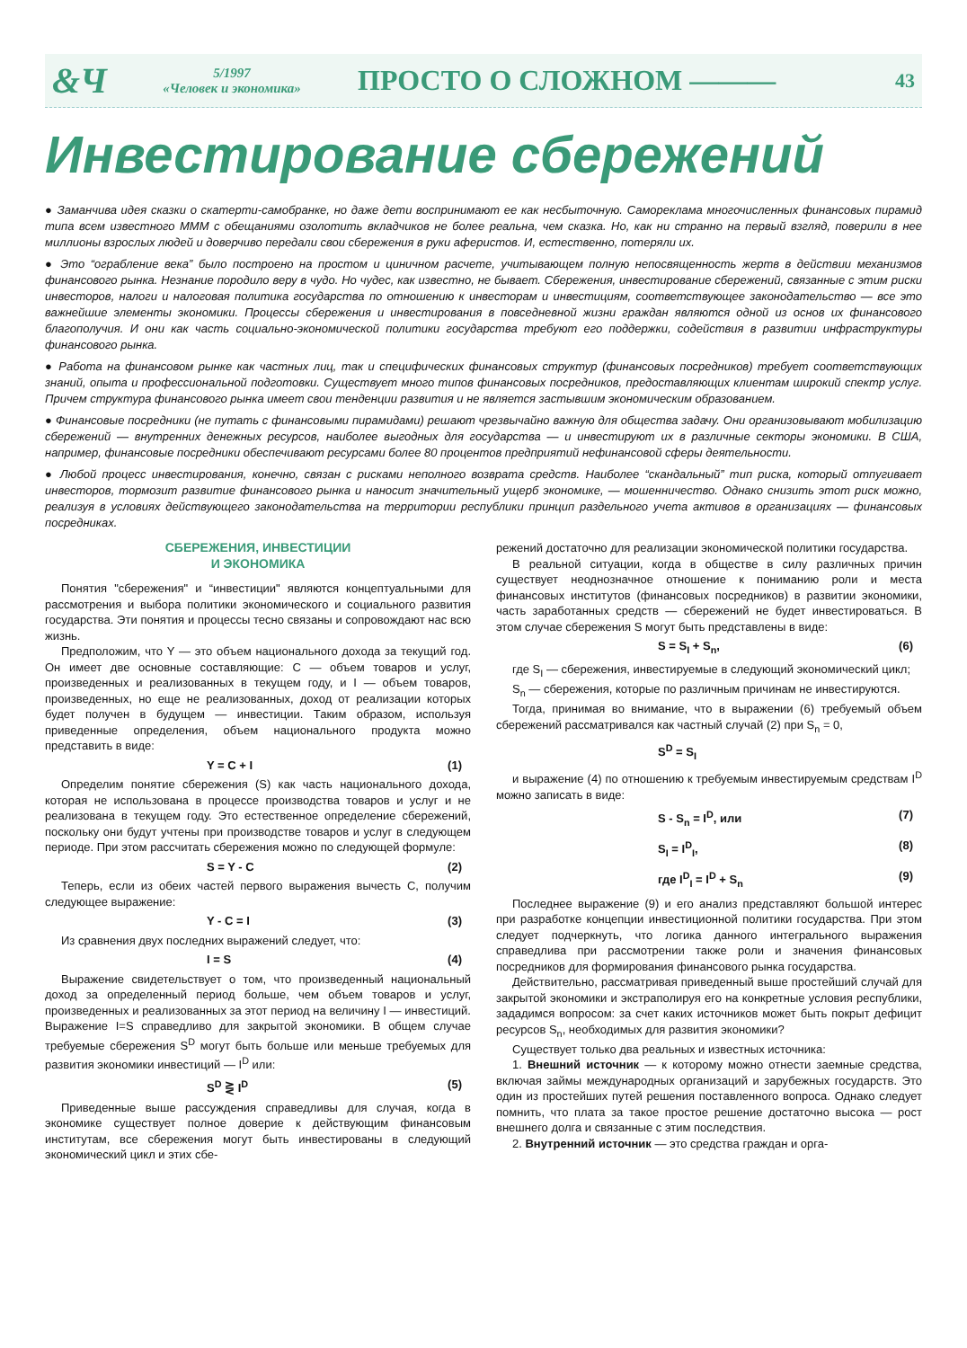&Ч
5/1997
«Человек и экономика»
ПРОСТО О СЛОЖНОМ ———
43
Инвестирование сбережений
● Заманчива идея сказки о скатерти-самобранке, но даже дети воспринимают ее как несбыточную. Самореклама многочисленных финансовых пирамид типа всем известного МММ с обещаниями озолотить вкладчиков не более реальна, чем сказка. Но, как ни странно на первый взгляд, поверили в нее миллионы взрослых людей и доверчиво передали свои сбережения в руки аферистов. И, естественно, потеряли их.
● Это “ограбление века” было построено на простом и циничном расчете, учитывающем полную непосвященность жертв в действии механизмов финансового рынка. Незнание породило веру в чудо. Но чудес, как известно, не бывает. Сбережения, инвестирование сбережений, связанные с этим риски инвесторов, налоги и налоговая политика государства по отношению к инвесторам и инвестициям, соответствующее законодательство — все это важнейшие элементы экономики. Процессы сбережения и инвестирования в повседневной жизни граждан являются одной из основ их финансового благополучия. И они как часть социально-экономической политики государства требуют его поддержки, содействия в развитии инфраструктуры финансового рынка.
● Работа на финансовом рынке как частных лиц, так и специфических финансовых структур (финансовых посредников) требует соответствующих знаний, опыта и профессиональной подготовки. Существует много типов финансовых посредников, предоставляющих клиентам широкий спектр услуг. Причем структура финансового рынка имеет свои тенденции развития и не является застывшим экономическим образованием.
● Финансовые посредники (не путать с финансовыми пирамидами) решают чрезвычайно важную для общества задачу. Они организовывают мобилизацию сбережений — внутренних денежных ресурсов, наиболее выгодных для государства — и инвестируют их в различные секторы экономики. В США, например, финансовые посредники обеспечивают ресурсами более 80 процентов предприятий нефинансовой сферы деятельности.
● Любой процесс инвестирования, конечно, связан с рисками неполного возврата средств. Наиболее “скандальный” тип риска, который отпугивает инвесторов, тормозит развитие финансового рынка и наносит значительный ущерб экономике, — мошенничество. Однако снизить этот риск можно, реализуя в условиях действующего законодательства на территории республики принцип раздельного учета активов в организациях — финансовых посредниках.
СБЕРЕЖЕНИЯ, ИНВЕСТИЦИИ
И ЭКОНОМИКА
Понятия "сбережения" и “инвестиции" являются концептуальными для рассмотрения и выбора политики экономического и социального развития государства. Эти понятия и процессы тесно связаны и сопровождают нас всю жизнь.
Предположим, что Y — это объем национального дохода за текущий год. Он имеет две основные составляющие: С — объем товаров и услуг, произведенных и реализованных в текущем году, и I — объем товаров, произведенных, но еще не реализованных, доход от реализации которых будет получен в будущем — инвестиции. Таким образом, используя приведенные определения, объем национального продукта можно представить в виде:
Y = C + I (1)
Определим понятие сбережения (S) как часть национального дохода, которая не использована в процессе производства товаров и услуг и не реализована в текущем году. Это естественное определение сбережений, поскольку они будут учтены при производстве товаров и услуг в следующем периоде. При этом рассчитать сбережения можно по следующей формуле:
S = Y - C (2)
Теперь, если из обеих частей первого выражения вычесть С, получим следующее выражение:
Y - C = I (3)
Из сравнения двух последних выражений следует, что:
I = S (4)
Выражение свидетельствует о том, что произведенный национальный доход за определенный период больше, чем объем товаров и услуг, произведенных и реализованных за этот период на величину I — инвестиций. Выражение I=S справедливо для закрытой экономики. В общем случае требуемые сбережения S<sup>D</sup> могут быть больше или меньше требуемых для развития экономики инвестиций — I<sup>D</sup> или:
S<sup>D</sup> ⋛ I<sup>D</sup> (5)
Приведенные выше рассуждения справедливы для случая, когда в экономике существует полное доверие к действующим финансовым институтам, все сбережения могут быть инвестированы в следующий экономический цикл и этих сбе-
режений достаточно для реализации экономической политики государства.
В реальной ситуации, когда в обществе в силу различных причин существует неоднозначное отношение к пониманию роли и места финансовых институтов (финансовых посредников) в развитии экономики, часть заработанных средств — сбережений не будет инвестироваться. В этом случае сбережения S могут быть представлены в виде:
S = S<sub>I</sub> + S<sub>n</sub>, (6)
где S<sub>I</sub> — сбережения, инвестируемые в следующий экономический цикл;
S<sub>n</sub> — сбережения, которые по различным причинам не инвестируются.
Тогда, принимая во внимание, что в выражении (6) требуемый объем сбережений рассматривался как частный случай (2) при S<sub>n</sub> = 0,
S<sup>D</sup> = S<sub>I</sub>
и выражение (4) по отношению к требуемым инвестируемым средствам I<sup>D</sup> можно записать в виде:
S - S<sub>n</sub> = I<sup>D</sup>, или (7)
S<sub>I</sub> = I<sup>D</sup><sub>I</sub>, (8)
где I<sup>D</sup><sub>I</sub> = I<sup>D</sup> + S<sub>n</sub> (9)
Последнее выражение (9) и его анализ представляют большой интерес при разработке концепции инвестиционной политики государства. При этом следует подчеркнуть, что логика данного интегрального выражения справедлива при рассмотрении также роли и значения финансовых посредников для формирования финансового рынка государства.
Действительно, рассматривая приведенный выше простейший случай для закрытой экономики и экстраполируя его на конкретные условия республики, зададимся вопросом: за счет каких источников может быть покрыт дефицит ресурсов S<sub>n</sub>, необходимых для развития экономики?
Существует только два реальных и известных источника:
1. Внешний источник — к которому можно отнести заемные средства, включая займы международных организаций и зарубежных государств. Это один из простейших путей решения поставленного вопроса. Однако следует помнить, что плата за такое простое решение достаточно высока — рост внешнего долга и связанные с этим последствия.
2. Внутренний источник — это средства граждан и орга-